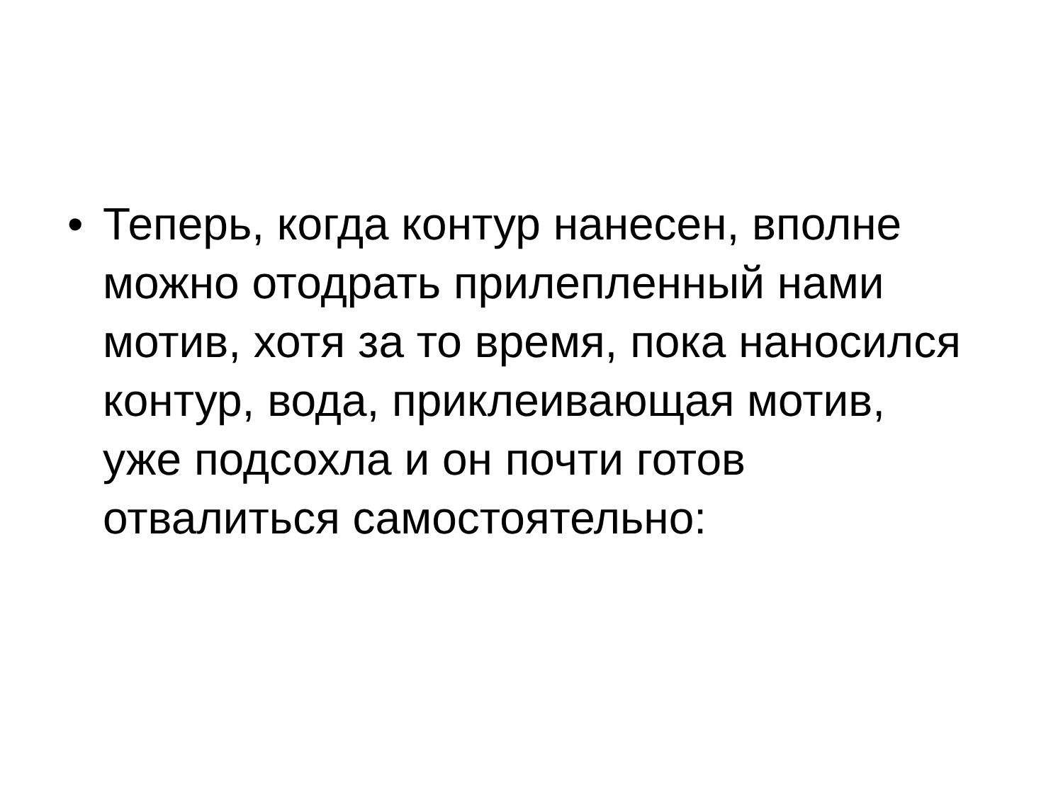• Теперь, когда контур нанесен, вполне
можно отодрать прилепленный нами
мотив, хотя за то время, пока наносился
контур, вода, приклеивающая мотив,
уже подсохла и он почти готов
отвалиться самостоятельно: